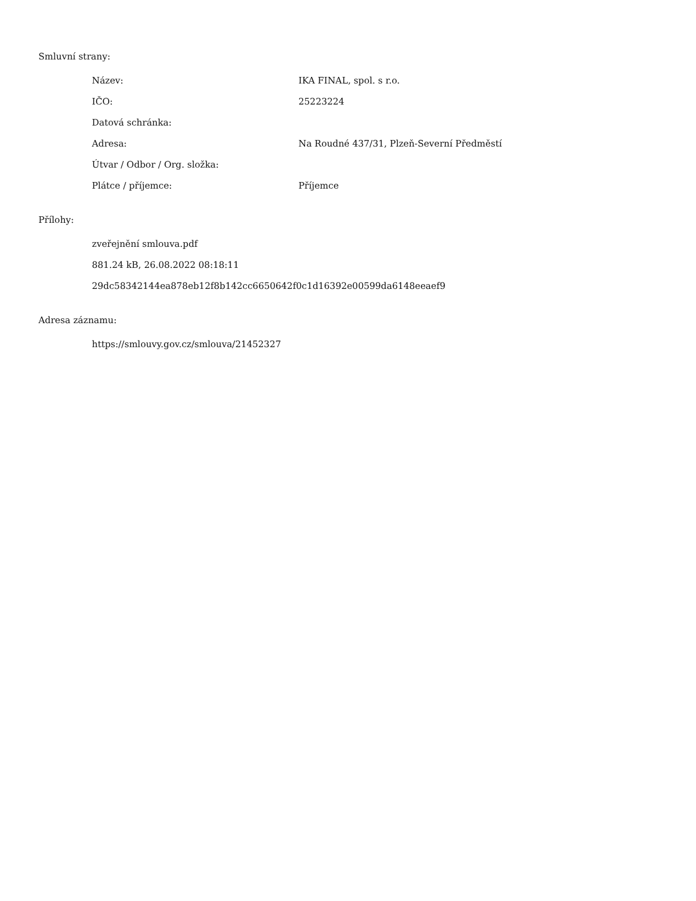Smluvní strany:
| Název: | IKA FINAL, spol. s r.o. |
| IČO: | 25223224 |
| Datová schránka: | |
| Adresa: | Na Roudné 437/31, Plzeň-Severní Předměstí |
| Útvar / Odbor / Org. složka: | |
| Plátce / příjemce: | Příjemce |
Přílohy:
zveřejnění smlouva.pdf
881.24 kB, 26.08.2022 08:18:11
29dc58342144ea878eb12f8b142cc6650642f0c1d16392e00599da6148eeaef9
Adresa záznamu:
https://smlouvy.gov.cz/smlouva/21452327